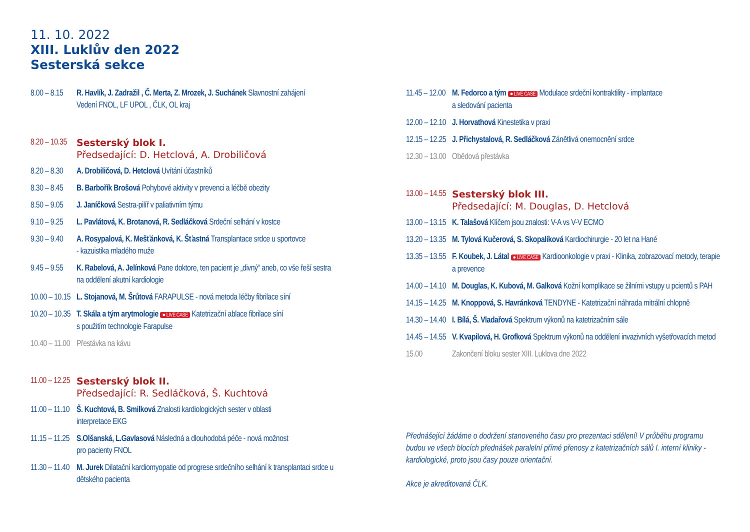11. 10. 2022
XIII. Luklův den 2022
Sesterská sekce
8.00 – 8.15
R. Havlík, J. Zadražil , Č. Merta, Z. Mrozek, J. Suchánek Slavnostní zahájení
Vedení FNOL, LF UPOL , ČLK, OL kraj
8.20 – 10.35
Sesterský blok I.
Předsedající: D. Hetclová, A. Drobiličová
8.20 – 8.30
A. Drobiličová, D. Hetclová Uvítání účastníků
8.30 – 8.45
B. Barbořík Brošová Pohybové aktivity v prevenci a léčbě obezity
8.50 – 9.05
J. Janíčková Sestra-pilíř v paliativním týmu
9.10 – 9.25
L. Pavlátová, K. Brotanová, R. Sedláčková Srdeční selhání v kostce
9.30 – 9.40
A. Rosypalová, K. Mešťánková, K. Šťastná Transplantace srdce u sportovce
- kazuistika mladého muže
9.45 – 9.55
K. Rabelová, A. Jelínková Pane doktore, ten pacient je „divný“ aneb, co vše řeší sestra na oddělení akutní kardiologie
10.00 – 10.15
L. Stojanová, M. Šrůtová FARAPULSE - nová metoda léčby fibrilace síní
10.20 – 10.35
T. Skála a tým arytmologie ● LIVE CASE Katetrizační ablace fibrilace síní
s použitím technologie Farapulse
10.40 – 11.00
Přestávka na kávu
11.00 – 12.25
Sesterský blok II.
Předsedající: R. Sedláčková, Š. Kuchtová
11.00 – 11.10
Š. Kuchtová, B. Smilková Znalosti kardiologických sester v oblasti
interpretace EKG
11.15 – 11.25
S.Olšanská, L.Gavlasová Následná a dlouhodobá péče - nová možnost
pro pacienty FNOL
11.30 – 11.40
M. Jurek Dilatační kardiomyopatie od progrese srdečního selhání k transplantaci srdce u dětského pacienta
11.45 – 12.00
M. Fedorco a tým ● LIVE CASE Modulace srdeční kontraktility - implantace
a sledování pacienta
12.00 – 12.10
J. Horvathová Kinestetika v praxi
12.15 – 12.25
J. Přichystalová, R. Sedláčková Zánětlivá onemocnění srdce
12.30 – 13.00
Obědová přestávka
13.00 – 14.55
Sesterský blok III.
Předsedající: M. Douglas, D. Hetclová
13.00 – 13.15
K. Talašová Klíčem jsou znalosti: V-A vs V-V ECMO
13.20 – 13.35
M. Tylová Kučerová, S. Skopalíková Kardiochirurgie - 20 let na Hané
13.35 – 13.55
F. Koubek, J. Látal ● LIVE CASE Kardioonkologie v praxi - Klinika, zobrazovací metody, terapie a prevence
14.00 – 14.10
M. Douglas, K. Kubová, M. Galková Kožní komplikace se žilními vstupy u pcientů s PAH
14.15 – 14.25
M. Knoppová, S. Havránková TENDYNE - Katetrizační náhrada mitrální chlopně
14.30 – 14.40
I. Bílá, Š. Vladařová Spektrum výkonů na katetrizačním sále
14.45 – 14.55
V. Kvapilová, H. Grofková Spektrum výkonů na oddělení invazivních vyšetřovacích metod
15.00 Zakončení bloku sester XIII. Luklova dne 2022
Přednášející žádáme o dodržení stanoveného času pro prezentaci sdělení! V průběhu programu budou ve všech blocích přednášek paralelní přímé přenosy z katetrizačních sálů I. interní kliniky - kardiologické, proto jsou časy pouze orientační.
Akce je akreditovaná ČLK.